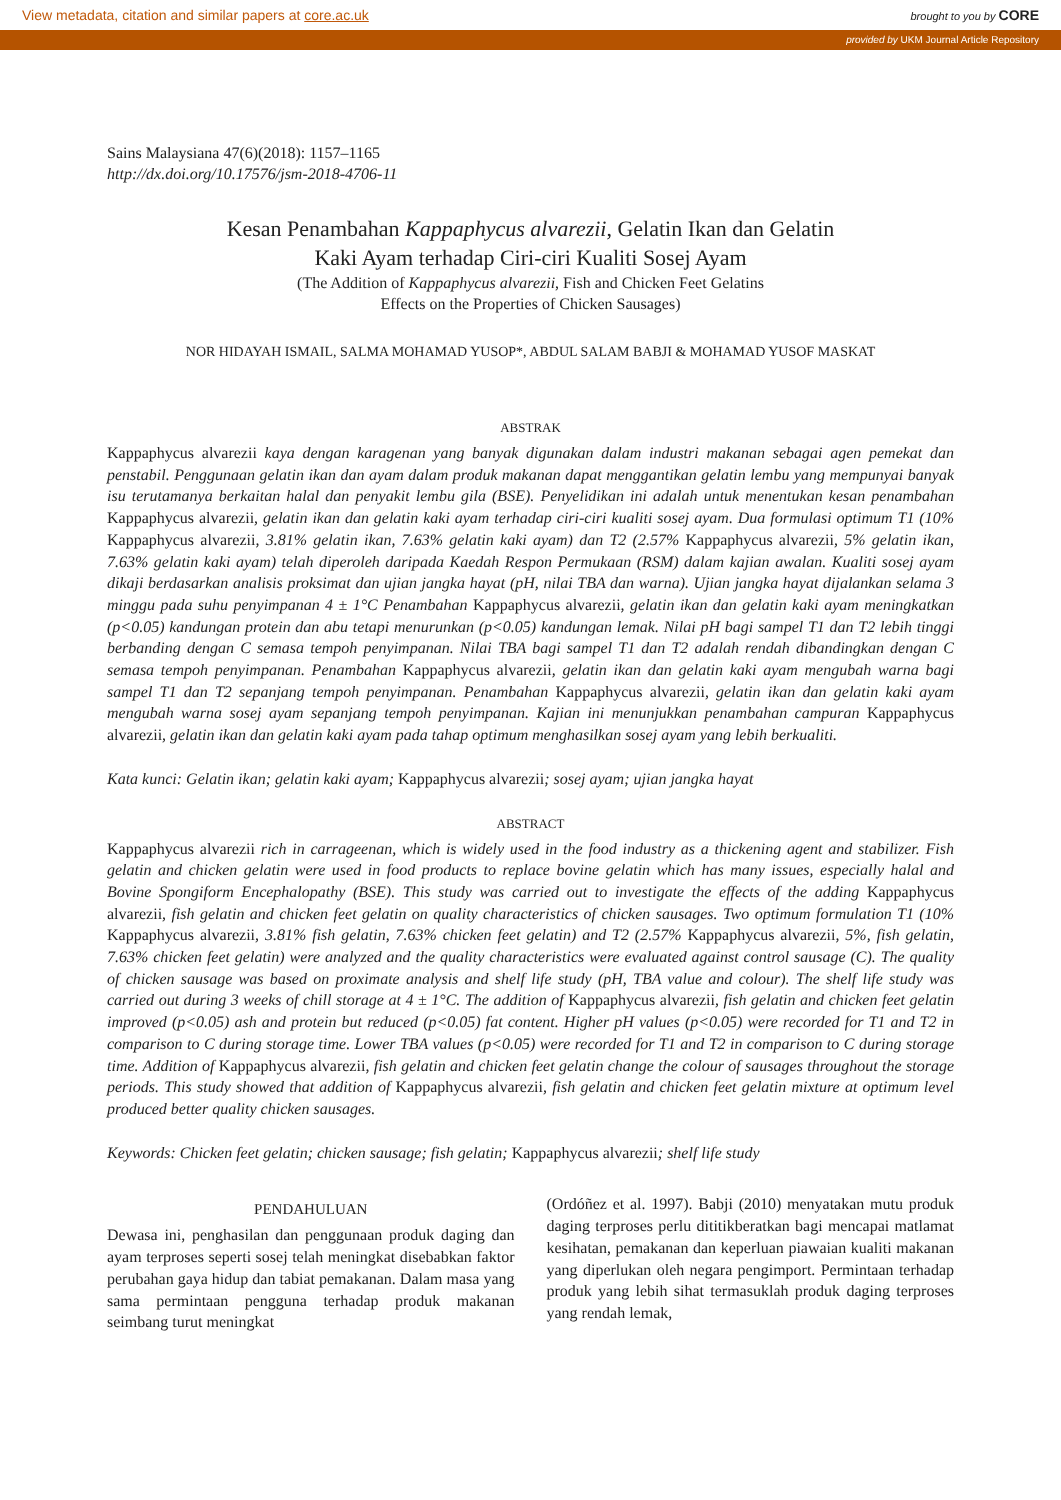View metadata, citation and similar papers at core.ac.uk brought to you by CORE
provided by UKM Journal Article Repository
Sains Malaysiana 47(6)(2018): 1157–1165
http://dx.doi.org/10.17576/jsm-2018-4706-11
Kesan Penambahan Kappaphycus alvarezii, Gelatin Ikan dan Gelatin
Kaki Ayam terhadap Ciri-ciri Kualiti Sosej Ayam
(The Addition of Kappaphycus alvarezii, Fish and Chicken Feet Gelatins
Effects on the Properties of Chicken Sausages)
NOR HIDAYAH ISMAIL, SALMA MOHAMAD YUSOP*, ABDUL SALAM BABJI & MOHAMAD YUSOF MASKAT
ABSTRAK
Kappaphycus alvarezii kaya dengan karagenan yang banyak digunakan dalam industri makanan sebagai agen pemekat dan penstabil. Penggunaan gelatin ikan dan ayam dalam produk makanan dapat menggantikan gelatin lembu yang mempunyai banyak isu terutamanya berkaitan halal dan penyakit lembu gila (BSE). Penyelidikan ini adalah untuk menentukan kesan penambahan Kappaphycus alvarezii, gelatin ikan dan gelatin kaki ayam terhadap ciri-ciri kualiti sosej ayam. Dua formulasi optimum T1 (10% Kappaphycus alvarezii, 3.81% gelatin ikan, 7.63% gelatin kaki ayam) dan T2 (2.57% Kappaphycus alvarezii, 5% gelatin ikan, 7.63% gelatin kaki ayam) telah diperoleh daripada Kaedah Respon Permukaan (RSM) dalam kajian awalan. Kualiti sosej ayam dikaji berdasarkan analisis proksimat dan ujian jangka hayat (pH, nilai TBA dan warna). Ujian jangka hayat dijalankan selama 3 minggu pada suhu penyimpanan 4 ± 1°C Penambahan Kappaphycus alvarezii, gelatin ikan dan gelatin kaki ayam meningkatkan (p<0.05) kandungan protein dan abu tetapi menurunkan (p<0.05) kandungan lemak. Nilai pH bagi sampel T1 dan T2 lebih tinggi berbanding dengan C semasa tempoh penyimpanan. Nilai TBA bagi sampel T1 dan T2 adalah rendah dibandingkan dengan C semasa tempoh penyimpanan. Penambahan Kappaphycus alvarezii, gelatin ikan dan gelatin kaki ayam mengubah warna bagi sampel T1 dan T2 sepanjang tempoh penyimpanan. Penambahan Kappaphycus alvarezii, gelatin ikan dan gelatin kaki ayam mengubah warna sosej ayam sepanjang tempoh penyimpanan. Kajian ini menunjukkan penambahan campuran Kappaphycus alvarezii, gelatin ikan dan gelatin kaki ayam pada tahap optimum menghasilkan sosej ayam yang lebih berkualiti.
Kata kunci: Gelatin ikan; gelatin kaki ayam; Kappaphycus alvarezii; sosej ayam; ujian jangka hayat
ABSTRACT
Kappaphycus alvarezii rich in carrageenan, which is widely used in the food industry as a thickening agent and stabilizer. Fish gelatin and chicken gelatin were used in food products to replace bovine gelatin which has many issues, especially halal and Bovine Spongiform Encephalopathy (BSE). This study was carried out to investigate the effects of the adding Kappaphycus alvarezii, fish gelatin and chicken feet gelatin on quality characteristics of chicken sausages. Two optimum formulation T1 (10% Kappaphycus alvarezii, 3.81% fish gelatin, 7.63% chicken feet gelatin) and T2 (2.57% Kappaphycus alvarezii, 5%, fish gelatin, 7.63% chicken feet gelatin) were analyzed and the quality characteristics were evaluated against control sausage (C). The quality of chicken sausage was based on proximate analysis and shelf life study (pH, TBA value and colour). The shelf life study was carried out during 3 weeks of chill storage at 4 ± 1°C. The addition of Kappaphycus alvarezii, fish gelatin and chicken feet gelatin improved (p<0.05) ash and protein but reduced (p<0.05) fat content. Higher pH values (p<0.05) were recorded for T1 and T2 in comparison to C during storage time. Lower TBA values (p<0.05) were recorded for T1 and T2 in comparison to C during storage time. Addition of Kappaphycus alvarezii, fish gelatin and chicken feet gelatin change the colour of sausages throughout the storage periods. This study showed that addition of Kappaphycus alvarezii, fish gelatin and chicken feet gelatin mixture at optimum level produced better quality chicken sausages.
Keywords: Chicken feet gelatin; chicken sausage; fish gelatin; Kappaphycus alvarezii; shelf life study
PENDAHULUAN
Dewasa ini, penghasilan dan penggunaan produk daging dan ayam terproses seperti sosej telah meningkat disebabkan faktor perubahan gaya hidup dan tabiat pemakanan. Dalam masa yang sama permintaan pengguna terhadap produk makanan seimbang turut meningkat
(Ordóñez et al. 1997). Babji (2010) menyatakan mutu produk daging terproses perlu dititikberatkan bagi mencapai matlamat kesihatan, pemakanan dan keperluan piawaian kualiti makanan yang diperlukan oleh negara pengimport. Permintaan terhadap produk yang lebih sihat termasuklah produk daging terproses yang rendah lemak,